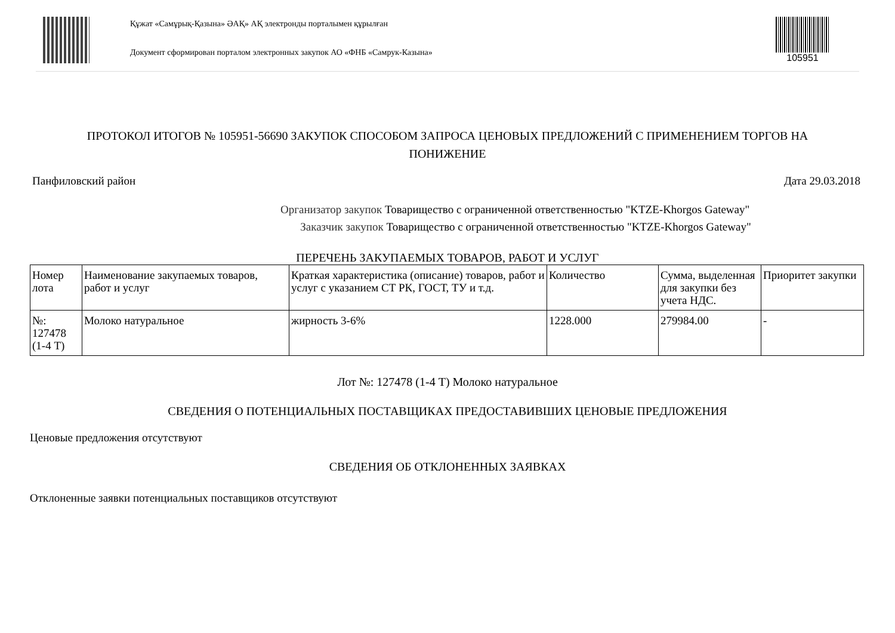Құжат «Самұрық-Қазына» ӘАҚ» АҚ электронды порталымен құрылған
Документ сформирован порталом электронных закупок АО «ФНБ «Самрук-Казына»
105951
ПРОТОКОЛ ИТОГОВ № 105951-56690 ЗАКУПОК СПОСОБОМ ЗАПРОСА ЦЕНОВЫХ ПРЕДЛОЖЕНИЙ С ПРИМЕНЕНИЕМ ТОРГОВ НА ПОНИЖЕНИЕ
Панфиловский район Дата 29.03.2018
Организатор закупок Товарищество с ограниченной ответственностью "KTZE-Khorgos Gateway"
Заказчик закупок Товарищество с ограниченной ответственностью "KTZE-Khorgos Gateway"
ПЕРЕЧЕНЬ ЗАКУПАЕМЫХ ТОВАРОВ, РАБОТ И УСЛУГ
| Номер лота | Наименование закупаемых товаров, работ и услуг | Краткая характеристика (описание) товаров, работ и услуг с указанием СТ РК, ГОСТ, ТУ и т.д. | Количество | Сумма, выделенная для закупки без учета НДС. | Приоритет закупки |
| --- | --- | --- | --- | --- | --- |
| №: 127478 (1-4 Т) | Молоко натуральное | жирность 3-6% | 1228.000 | 279984.00 | - |
Лот №: 127478 (1-4 Т) Молоко натуральное
СВЕДЕНИЯ О ПОТЕНЦИАЛЬНЫХ ПОСТАВЩИКАХ ПРЕДОСТАВИВШИХ ЦЕНОВЫЕ ПРЕДЛОЖЕНИЯ
Ценовые предложения отсутствуют
СВЕДЕНИЯ ОБ ОТКЛОНЕННЫХ ЗАЯВКАХ
Отклоненные заявки потенциальных поставщиков отсутствуют